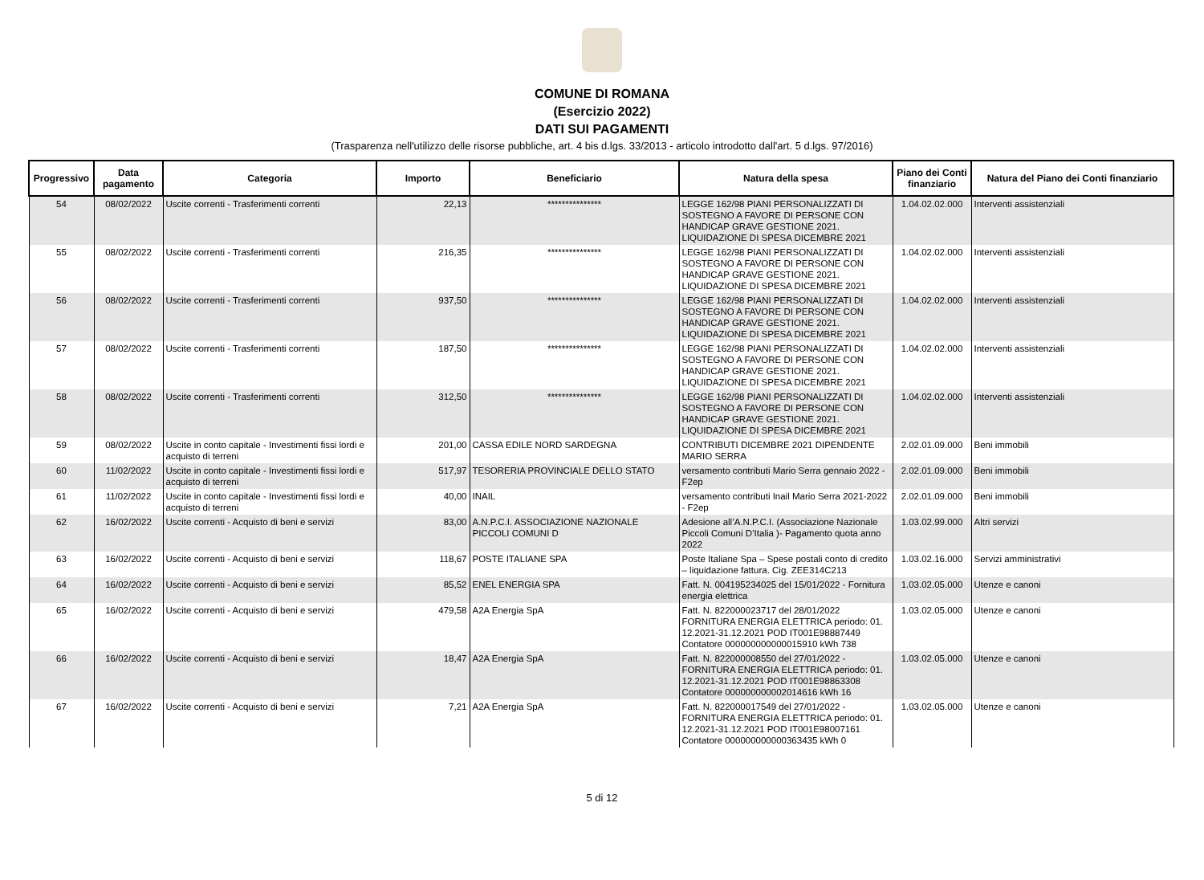COMUNE DI ROMANA
(Esercizio 2022)
DATI SUI PAGAMENTI
(Trasparenza nell'utilizzo delle risorse pubbliche, art. 4 bis d.lgs. 33/2013 - articolo introdotto dall'art. 5 d.lgs. 97/2016)
| Progressivo | Data pagamento | Categoria | Importo | Beneficiario | Natura della spesa | Piano dei Conti finanziario | Natura del Piano dei Conti finanziario |
| --- | --- | --- | --- | --- | --- | --- | --- |
| 54 | 08/02/2022 | Uscite correnti - Trasferimenti correnti | 22,13 | *************** | LEGGE 162/98 PIANI PERSONALIZZATI DI SOSTEGNO A FAVORE DI PERSONE CON HANDICAP GRAVE GESTIONE 2021. LIQUIDAZIONE DI SPESA DICEMBRE 2021 | 1.04.02.02.000 | Interventi assistenziali |
| 55 | 08/02/2022 | Uscite correnti - Trasferimenti correnti | 216,35 | *************** | LEGGE 162/98 PIANI PERSONALIZZATI DI SOSTEGNO A FAVORE DI PERSONE CON HANDICAP GRAVE GESTIONE 2021. LIQUIDAZIONE DI SPESA DICEMBRE 2021 | 1.04.02.02.000 | Interventi assistenziali |
| 56 | 08/02/2022 | Uscite correnti - Trasferimenti correnti | 937,50 | *************** | LEGGE 162/98 PIANI PERSONALIZZATI DI SOSTEGNO A FAVORE DI PERSONE CON HANDICAP GRAVE GESTIONE 2021. LIQUIDAZIONE DI SPESA DICEMBRE 2021 | 1.04.02.02.000 | Interventi assistenziali |
| 57 | 08/02/2022 | Uscite correnti - Trasferimenti correnti | 187,50 | *************** | LEGGE 162/98 PIANI PERSONALIZZATI DI SOSTEGNO A FAVORE DI PERSONE CON HANDICAP GRAVE GESTIONE 2021. LIQUIDAZIONE DI SPESA DICEMBRE 2021 | 1.04.02.02.000 | Interventi assistenziali |
| 58 | 08/02/2022 | Uscite correnti - Trasferimenti correnti | 312,50 | *************** | LEGGE 162/98 PIANI PERSONALIZZATI DI SOSTEGNO A FAVORE DI PERSONE CON HANDICAP GRAVE GESTIONE 2021. LIQUIDAZIONE DI SPESA DICEMBRE 2021 | 1.04.02.02.000 | Interventi assistenziali |
| 59 | 08/02/2022 | Uscite in conto capitale - Investimenti fissi lordi e acquisto di terreni | 201,00 | CASSA EDILE NORD SARDEGNA | CONTRIBUTI DICEMBRE 2021 DIPENDENTE MARIO SERRA | 2.02.01.09.000 | Beni immobili |
| 60 | 11/02/2022 | Uscite in conto capitale - Investimenti fissi lordi e acquisto di terreni | 517,97 | TESORERIA PROVINCIALE DELLO STATO | versamento contributi Mario Serra gennaio 2022 - F2ep | 2.02.01.09.000 | Beni immobili |
| 61 | 11/02/2022 | Uscite in conto capitale - Investimenti fissi lordi e acquisto di terreni | 40,00 | INAIL | versamento contributi Inail Mario Serra 2021-2022 - F2ep | 2.02.01.09.000 | Beni immobili |
| 62 | 16/02/2022 | Uscite correnti - Acquisto di beni e servizi | 83,00 | A.N.P.C.I. ASSOCIAZIONE NAZIONALE PICCOLI COMUNI D | Adesione all’A.N.P.C.I. (Associazione Nazionale Piccoli Comuni D’Italia )- Pagamento quota anno 2022 | 1.03.02.99.000 | Altri servizi |
| 63 | 16/02/2022 | Uscite correnti - Acquisto di beni e servizi | 118,67 | POSTE ITALIANE SPA | Poste Italiane Spa – Spese postali conto di credito – liquidazione fattura. Cig. ZEE314C213 | 1.03.02.16.000 | Servizi amministrativi |
| 64 | 16/02/2022 | Uscite correnti - Acquisto di beni e servizi | 85,52 | ENEL ENERGIA SPA | Fatt. N. 004195234025 del 15/01/2022 - Fornitura energia elettrica | 1.03.02.05.000 | Utenze e canoni |
| 65 | 16/02/2022 | Uscite correnti - Acquisto di beni e servizi | 479,58 | A2A Energia SpA | Fatt. N. 822000023717 del 28/01/2022 FORNITURA ENERGIA ELETTRICA periodo: 01. 12.2021-31.12.2021 POD IT001E98887449 Contatore 000000000000015910 kWh 738 | 1.03.02.05.000 | Utenze e canoni |
| 66 | 16/02/2022 | Uscite correnti - Acquisto di beni e servizi | 18,47 | A2A Energia SpA | Fatt. N. 822000008550 del 27/01/2022 - FORNITURA ENERGIA ELETTRICA periodo: 01. 12.2021-31.12.2021 POD IT001E98863308 Contatore 000000000002014616 kWh 16 | 1.03.02.05.000 | Utenze e canoni |
| 67 | 16/02/2022 | Uscite correnti - Acquisto di beni e servizi | 7,21 | A2A Energia SpA | Fatt. N. 822000017549 del 27/01/2022 - FORNITURA ENERGIA ELETTRICA periodo: 01. 12.2021-31.12.2021 POD IT001E98007161 Contatore 000000000000363435 kWh 0 | 1.03.02.05.000 | Utenze e canoni |
5 di 12